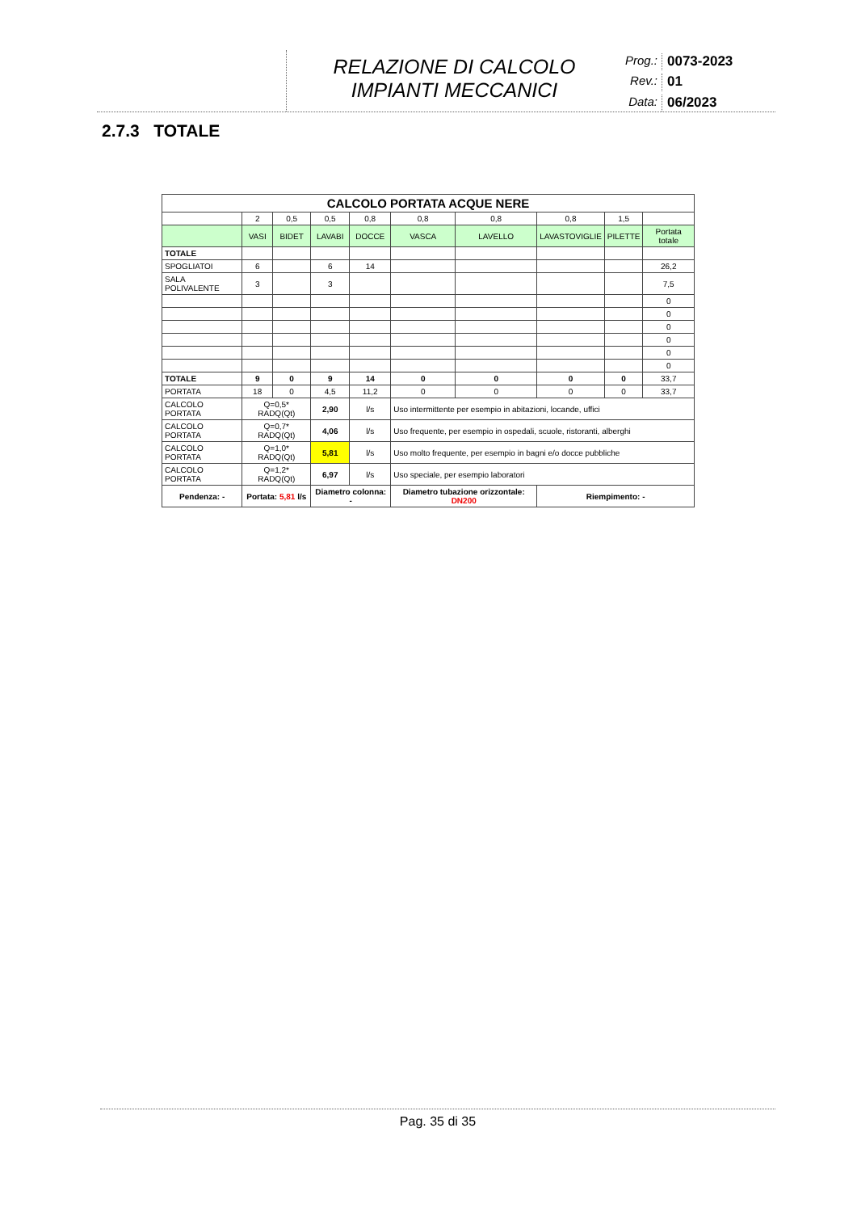RELAZIONE DI CALCOLO
IMPIANTI MECCANICI
Prog.: 0073-2023 Rev.: 01 Data: 06/2023
2.7.3 TOTALE
| CALCOLO PORTATA ACQUE NERE | | | | | | | | | |
| --- | --- | --- | --- | --- | --- | --- | --- | --- | --- |
| | 2 | 0,5 | 0,5 | 0,8 | 0,8 | 0,8 | 0,8 | 1,5 | |
| | VASI | BIDET | LAVABI | DOCCE | VASCA | LAVELLO | LAVASTOVIGLIE | PILETTE | Portata totale |
| TOTALE | | | | | | | | | |
| SPOGLIATOI | 6 | | 6 | 14 | | | | | 26,2 |
| SALA POLIVALENTE | 3 | | 3 | | | | | | 7,5 |
| | | | | | | | | | 0 |
| | | | | | | | | | 0 |
| | | | | | | | | | 0 |
| | | | | | | | | | 0 |
| | | | | | | | | | 0 |
| | | | | | | | | | 0 |
| TOTALE | 9 | 0 | 9 | 14 | 0 | 0 | 0 | 0 | 33,7 |
| PORTATA | 18 | 0 | 4,5 | 11,2 | 0 | 0 | 0 | 0 | 33,7 |
| CALCOLO PORTATA | Q=0,5* RADQ(Qt) | | 2,90 | l/s | Uso intermittente per esempio in abitazioni, locande, uffici | | | | |
| CALCOLO PORTATA | Q=0,7* RADQ(Qt) | | 4,06 | l/s | Uso frequente, per esempio in ospedali, scuole, ristoranti, alberghi | | | | |
| CALCOLO PORTATA | Q=1,0* RADQ(Qt) | | 5,81 | l/s | Uso molto frequente, per esempio in bagni e/o docce pubbliche | | | | |
| CALCOLO PORTATA | Q=1,2* RADQ(Qt) | | 6,97 | l/s | Uso speciale, per esempio laboratori | | | | |
| Pendenza: - | Portata: 5,81 l/s | | Diametro colonna: - | | Diametro tubazione orizzontale: DN200 | | Riempimento: - | | |
Pag. 35 di 35